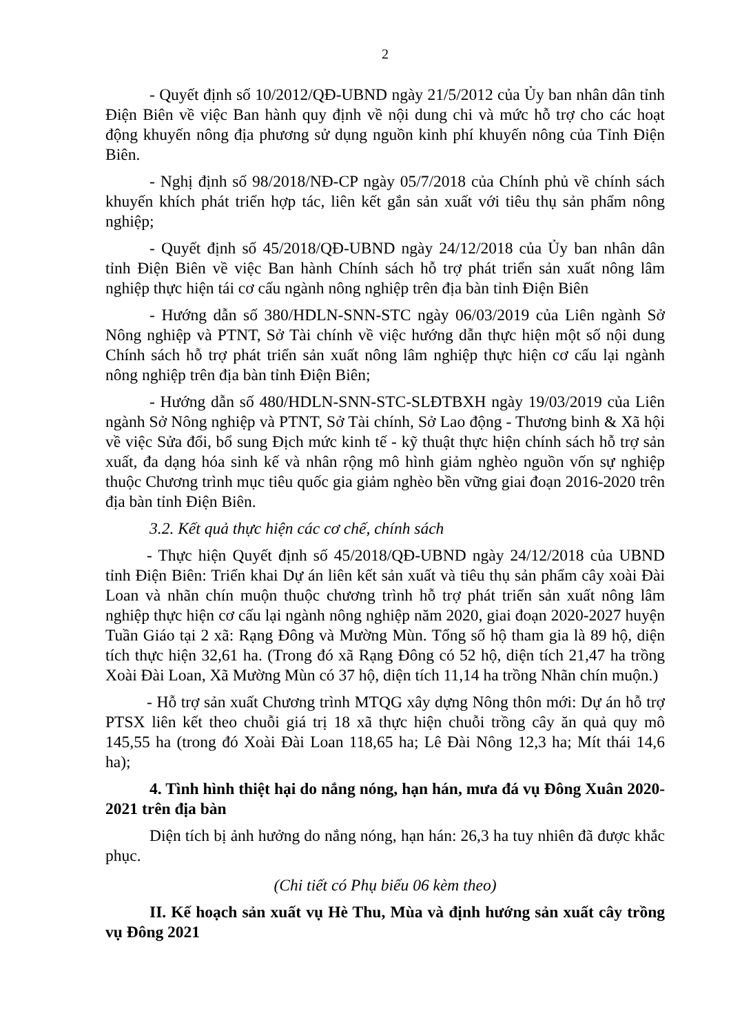2
- Quyết định số 10/2012/QĐ-UBND ngày 21/5/2012 của Ủy ban nhân dân tỉnh Điện Biên về việc Ban hành quy định về nội dung chi và mức hỗ trợ cho các hoạt động khuyến nông địa phương sử dụng nguồn kinh phí khuyến nông của Tỉnh Điện Biên.
- Nghị định số 98/2018/NĐ-CP ngày 05/7/2018 của Chính phủ về chính sách khuyến khích phát triển hợp tác, liên kết gắn sản xuất với tiêu thụ sản phẩm nông nghiệp;
- Quyết định số 45/2018/QĐ-UBND ngày 24/12/2018 của Ủy ban nhân dân tỉnh Điện Biên về việc Ban hành Chính sách hỗ trợ phát triển sản xuất nông lâm nghiệp thực hiện tái cơ cấu ngành nông nghiệp trên địa bàn tỉnh Điện Biên
- Hướng dẫn số 380/HDLN-SNN-STC ngày 06/03/2019 của Liên ngành Sở Nông nghiệp và PTNT, Sở Tài chính về việc hướng dẫn thực hiện một số nội dung Chính sách hỗ trợ phát triển sản xuất nông lâm nghiệp thực hiện cơ cấu lại ngành nông nghiệp trên địa bàn tỉnh Điện Biên;
- Hướng dẫn số 480/HDLN-SNN-STC-SLĐTBXH ngày 19/03/2019 của Liên ngành Sở Nông nghiệp và PTNT, Sở Tài chính, Sở Lao động - Thương binh & Xã hội về việc Sửa đổi, bổ sung Địch mức kinh tế - kỹ thuật thực hiện chính sách hỗ trợ sản xuất, đa dạng hóa sinh kế và nhân rộng mô hình giảm nghèo nguồn vốn sự nghiệp thuộc Chương trình mục tiêu quốc gia giảm nghèo bền vững giai đoạn 2016-2020 trên địa bàn tỉnh Điện Biên.
3.2. Kết quả thực hiện các cơ chế, chính sách
- Thực hiện Quyết định số 45/2018/QĐ-UBND ngày 24/12/2018 của UBND tỉnh Điện Biên: Triển khai Dự án liên kết sản xuất và tiêu thụ sản phẩm cây xoài Đài Loan và nhãn chín muộn thuộc chương trình hỗ trợ phát triển sản xuất nông lâm nghiệp thực hiện cơ cấu lại ngành nông nghiệp năm 2020, giai đoạn 2020-2027 huyện Tuần Giáo tại 2 xã: Rạng Đông và Mường Mùn. Tổng số hộ tham gia là 89 hộ, diện tích thực hiện 32,61 ha. (Trong đó xã Rạng Đông có 52 hộ, diện tích 21,47 ha trồng Xoài Đài Loan, Xã Mường Mùn có 37 hộ, diện tích 11,14 ha trồng Nhãn chín muộn.)
- Hỗ trợ sản xuất Chương trình MTQG xây dựng Nông thôn mới: Dự án hỗ trợ PTSX liên kết theo chuỗi giá trị 18 xã thực hiện chuỗi trồng cây ăn quả quy mô 145,55 ha (trong đó Xoài Đài Loan 118,65 ha; Lê Đài Nông 12,3 ha; Mít thái 14,6 ha);
4. Tình hình thiệt hại do nắng nóng, hạn hán, mưa đá vụ Đông Xuân 2020-2021 trên địa bàn
Diện tích bị ảnh hưởng do nắng nóng, hạn hán: 26,3 ha tuy nhiên đã được khắc phục.
(Chi tiết có Phụ biểu 06 kèm theo)
II. Kế hoạch sản xuất vụ Hè Thu, Mùa và định hướng sản xuất cây trồng vụ Đông 2021